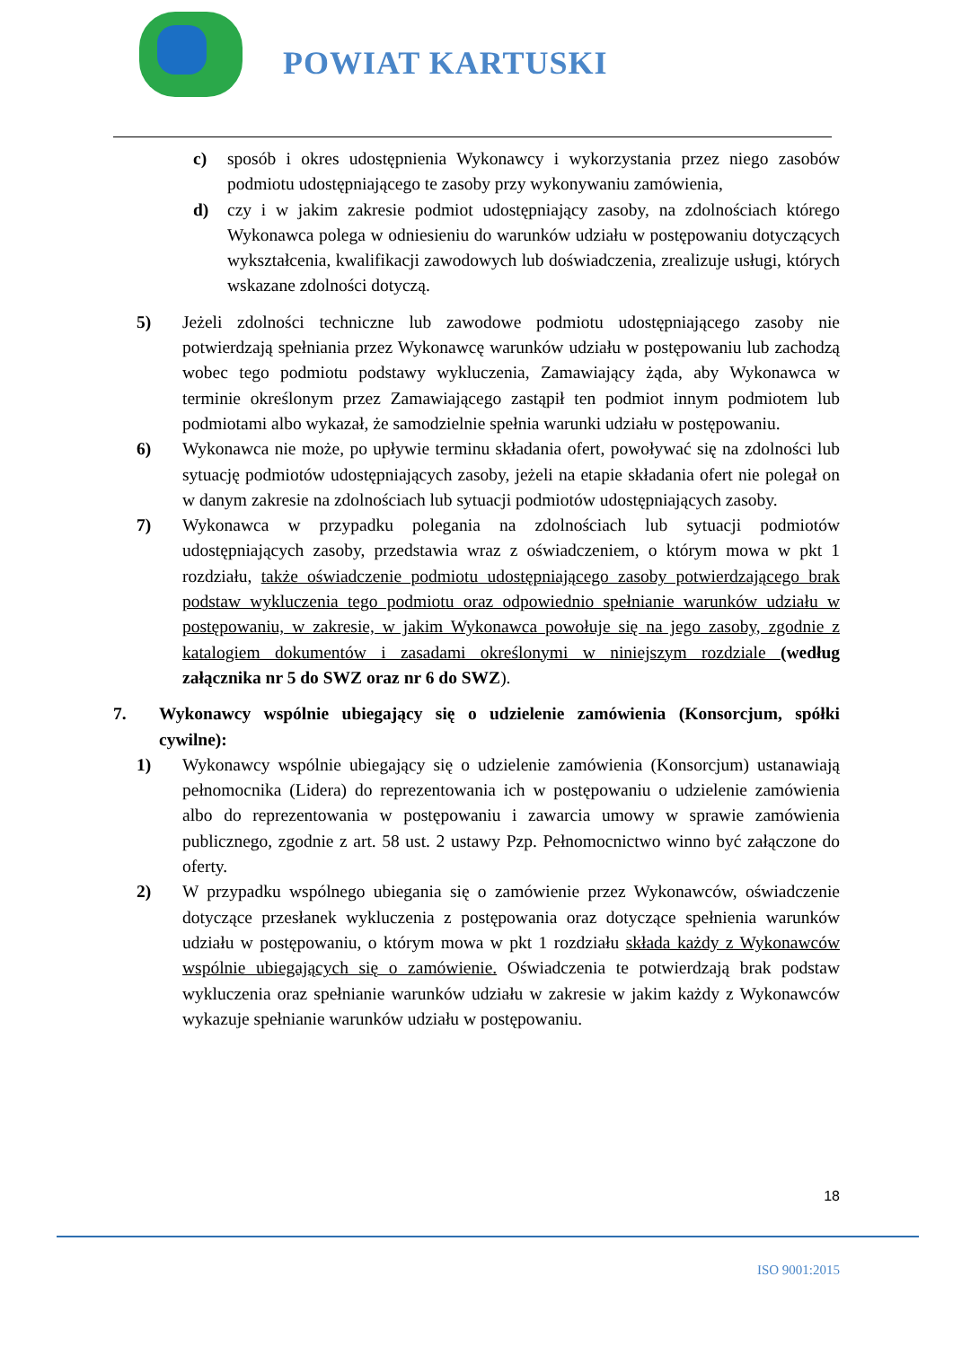POWIAT KARTUSKI
c) sposób i okres udostępnienia Wykonawcy i wykorzystania przez niego zasobów podmiotu udostępniającego te zasoby przy wykonywaniu zamówienia,
d) czy i w jakim zakresie podmiot udostępniający zasoby, na zdolnościach którego Wykonawca polega w odniesieniu do warunków udziału w postępowaniu dotyczących wykształcenia, kwalifikacji zawodowych lub doświadczenia, zrealizuje usługi, których wskazane zdolności dotyczą.
5) Jeżeli zdolności techniczne lub zawodowe podmiotu udostępniającego zasoby nie potwierdzają spełniania przez Wykonawcę warunków udziału w postępowaniu lub zachodzą wobec tego podmiotu podstawy wykluczenia, Zamawiający żąda, aby Wykonawca w terminie określonym przez Zamawiającego zastąpił ten podmiot innym podmiotem lub podmiotami albo wykazał, że samodzielnie spełnia warunki udziału w postępowaniu.
6) Wykonawca nie może, po upływie terminu składania ofert, powoływać się na zdolności lub sytuację podmiotów udostępniających zasoby, jeżeli na etapie składania ofert nie polegał on w danym zakresie na zdolnościach lub sytuacji podmiotów udostępniających zasoby.
7) Wykonawca w przypadku polegania na zdolnościach lub sytuacji podmiotów udostępniających zasoby, przedstawia wraz z oświadczeniem, o którym mowa w pkt 1 rozdziału, także oświadczenie podmiotu udostępniającego zasoby potwierdzającego brak podstaw wykluczenia tego podmiotu oraz odpowiednio spełnianie warunków udziału w postępowaniu, w zakresie, w jakim Wykonawca powołuje się na jego zasoby, zgodnie z katalogiem dokumentów i zasadami określonymi w niniejszym rozdziale (według załącznika nr 5 do SWZ oraz nr 6 do SWZ).
7. Wykonawcy wspólnie ubiegający się o udzielenie zamówienia (Konsorcjum, spółki cywilne):
1) Wykonawcy wspólnie ubiegający się o udzielenie zamówienia (Konsorcjum) ustanawiają pełnomocnika (Lidera) do reprezentowania ich w postępowaniu o udzielenie zamówienia albo do reprezentowania w postępowaniu i zawarcia umowy w sprawie zamówienia publicznego, zgodnie z art. 58 ust. 2 ustawy Pzp. Pełnomocnictwo winno być załączone do oferty.
2) W przypadku wspólnego ubiegania się o zamówienie przez Wykonawców, oświadczenie dotyczące przesłanek wykluczenia z postępowania oraz dotyczące spełnienia warunków udziału w postępowaniu, o którym mowa w pkt 1 rozdziału składa każdy z Wykonawców wspólnie ubiegających się o zamówienie. Oświadczenia te potwierdzają brak podstaw wykluczenia oraz spełnianie warunków udziału w zakresie w jakim każdy z Wykonawców wykazuje spełnianie warunków udziału w postępowaniu.
18
ISO 9001:2015